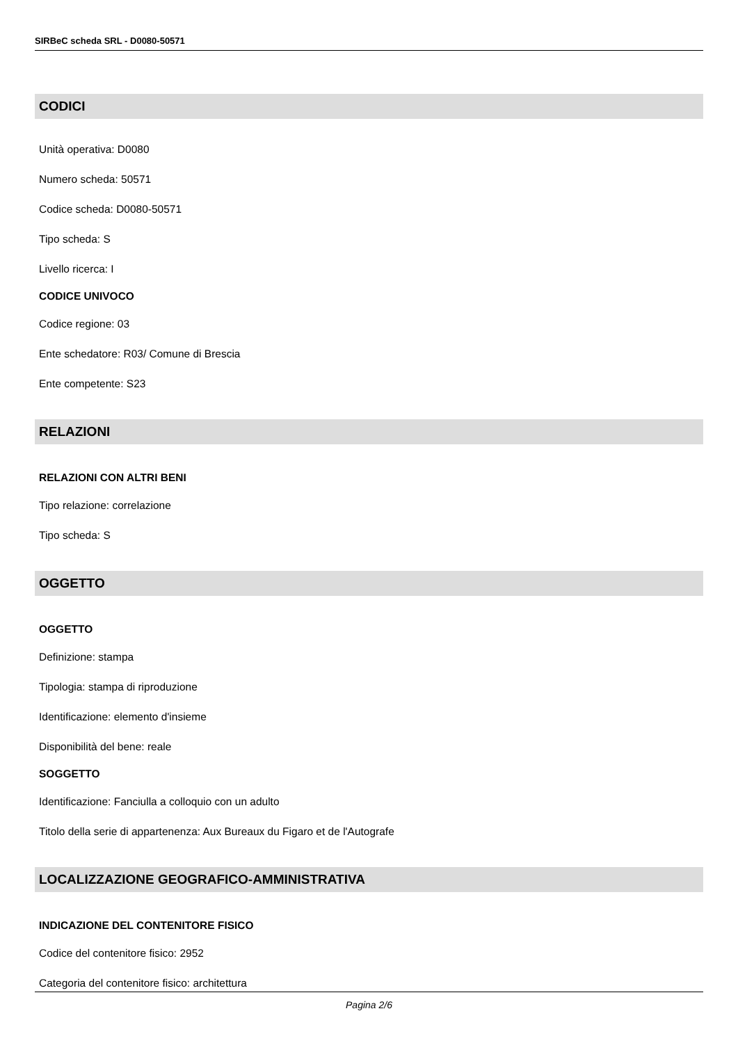SIRBeC scheda SRL - D0080-50571
CODICI
Unità operativa: D0080
Numero scheda: 50571
Codice scheda: D0080-50571
Tipo scheda: S
Livello ricerca: I
CODICE UNIVOCO
Codice regione: 03
Ente schedatore: R03/ Comune di Brescia
Ente competente: S23
RELAZIONI
RELAZIONI CON ALTRI BENI
Tipo relazione: correlazione
Tipo scheda: S
OGGETTO
OGGETTO
Definizione: stampa
Tipologia: stampa di riproduzione
Identificazione: elemento d'insieme
Disponibilità del bene: reale
SOGGETTO
Identificazione: Fanciulla a colloquio con un adulto
Titolo della serie di appartenenza: Aux Bureaux du Figaro et de l'Autografe
LOCALIZZAZIONE GEOGRAFICO-AMMINISTRATIVA
INDICAZIONE DEL CONTENITORE FISICO
Codice del contenitore fisico: 2952
Categoria del contenitore fisico: architettura
Pagina 2/6